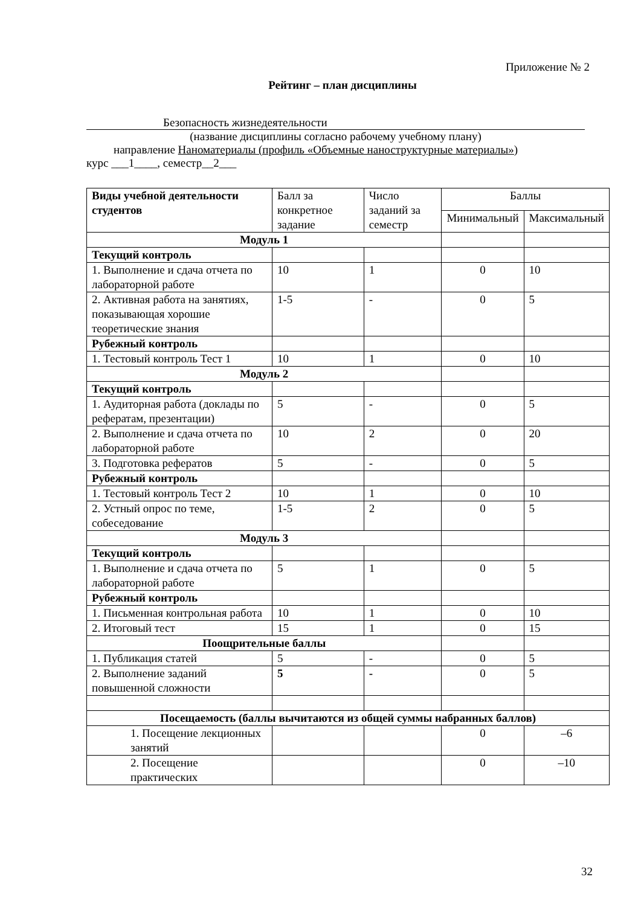Приложение № 2
Рейтинг – план дисциплины
Безопасность жизнедеятельности
(название дисциплины согласно рабочему учебному плану)
направление Наноматериалы (профиль «Объемные наноструктурные материалы»)
курс ___1____, семестр__2___
| Виды учебной деятельности студентов | Балл за конкретное задание | Число заданий за семестр | Баллы | |
| --- | --- | --- | --- | --- |
| | | | Минимальный | Максимальный |
| Модуль 1 | | | | |
| Текущий контроль | | | | |
| 1. Выполнение и сдача отчета по лабораторной работе | 10 | 1 | 0 | 10 |
| 2. Активная работа на занятиях, показывающая хорошие теоретические знания | 1-5 | - | 0 | 5 |
| Рубежный контроль | | | | |
| 1. Тестовый контроль Тест 1 | 10 | 1 | 0 | 10 |
| Модуль 2 | | | | |
| Текущий контроль | | | | |
| 1. Аудиторная работа (доклады по рефератам, презентации) | 5 | - | 0 | 5 |
| 2. Выполнение и сдача отчета по лабораторной работе | 10 | 2 | 0 | 20 |
| 3. Подготовка рефератов | 5 | - | 0 | 5 |
| Рубежный контроль | | | | |
| 1. Тестовый контроль Тест 2 | 10 | 1 | 0 | 10 |
| 2. Устный опрос по теме, собеседование | 1-5 | 2 | 0 | 5 |
| Модуль 3 | | | | |
| Текущий контроль | | | | |
| 1. Выполнение и сдача отчета по лабораторной работе | 5 | 1 | 0 | 5 |
| Рубежный контроль | | | | |
| 1. Письменная контрольная работа | 10 | 1 | 0 | 10 |
| 2. Итоговый тест | 15 | 1 | 0 | 15 |
| Поощрительные баллы | | | | |
| 1. Публикация статей | 5 | - | 0 | 5 |
| 2. Выполнение заданий повышенной сложности | 5 | - | 0 | 5 |
| Посещаемость (баллы вычитаются из общей суммы набранных баллов) | | | | |
| 1. Посещение лекционных занятий | | | 0 | –6 |
| 2. Посещение практических | | | 0 | –10 |
32